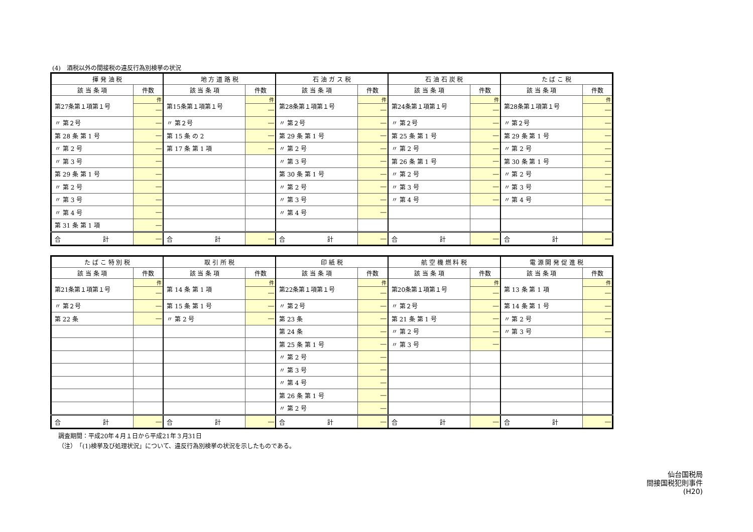(4)　酒税以外の間接税の違反行為別検挙の状況
| 揮 発 油 税 | | 地 方 道 路 税 | | 石 油 ガ ス 税 | | 石 油 石 炭 税 | | た ば こ 税 | |
| --- | --- | --- | --- | --- | --- | --- | --- | --- | --- |
| 該 当 条 項 | 件数 | 該 当 条 項 | 件数 | 該 当 条 項 | 件数 | 該 当 条 項 | 件数 | 該 当 条 項 | 件数 |
| 第27条第１項第１号 | 件 | 第15条第１項第１号 | 件 | 第28条第１項第１号 | 件 | 第24条第１項第１号 | 件 | 第28条第１項第１号 | 件 |
| | ― | | ― | | ― | | ― | | ― |
| 〃 第２号 | ― | 〃 第２号 | ― | 〃 第２号 | ― | 〃 第２号 | ― | 〃 第２号 | ― |
| 第 28 条 第 1 号 | ― | 第 15 条 の 2 | ― | 第 29 条 第 1 号 | ― | 第 25 条 第 1 号 | ― | 第 29 条 第 1 号 | ― |
| 〃 第 2 号 | ― | 第 17 条 第 1 項 | ― | 〃 第 2 号 | ― | 〃 第 2 号 | ― | 〃 第 2 号 | ― |
| 〃 第 3 号 | ― | | | 〃 第 3 号 | ― | 第 26 条 第 1 号 | ― | 第 30 条 第 1 号 | ― |
| 第 29 条 第 1 号 | ― | | | 第 30 条 第 1 号 | ― | 〃 第 2 号 | ― | 〃 第 2 号 | ― |
| 〃 第 2 号 | ― | | | 〃 第 2 号 | ― | 〃 第 3 号 | ― | 〃 第 3 号 | ― |
| 〃 第 3 号 | ― | | | 〃 第 3 号 | ― | 〃 第 4 号 | ― | 〃 第 4 号 | ― |
| 〃 第 4 号 | ― | | | 〃 第 4 号 | ― | | | | |
| 第 31 条 第 1 項 | ― | | | | | | | | |
| 合 計 | ― | 合 計 | ― | 合 計 | ― | 合 計 | ― | 合 計 | ― |
| た ば こ 特 別 税 | | 取 引 所 税 | | 印 紙 税 | | 航 空 機 燃 料 税 | | 電 源 開 発 促 進 税 | |
| --- | --- | --- | --- | --- | --- | --- | --- | --- | --- |
| 該 当 条 項 | 件数 | 該 当 条 項 | 件数 | 該 当 条 項 | 件数 | 該 当 条 項 | 件数 | 該 当 条 項 | 件数 |
| 第21条第１項第１号 | 件 | 第 14 条 第 1 項 | 件 | 第22条第１項第１号 | 件 | 第20条第１項第１号 | 件 | 第 13 条 第 1 項 | 件 |
| | ― | | ― | | ― | | ― | | ― |
| 〃 第２号 | ― | 第 15 条 第 1 号 | ― | 〃 第２号 | ― | 〃 第２号 | ― | 第 14 条 第 1 号 | ― |
| 第 22 条 | ― | 〃 第 2 号 | ― | 第 23 条 | ― | 第 21 条 第 1 号 | ― | 〃 第 2 号 | ― |
| | | | | 第 24 条 | ― | 〃 第 2 号 | ― | 〃 第 3 号 | ― |
| | | | | 第 25 条 第 1 号 | ― | 〃 第 3 号 | ― | | |
| | | | | 〃 第 2 号 | ― | | | | |
| | | | | 〃 第 3 号 | ― | | | | |
| | | | | 〃 第 4 号 | ― | | | | |
| | | | | 第 26 条 第 1 号 | ― | | | | |
| | | | | 〃 第 2 号 | ― | | | | |
| 合 計 | ― | 合 計 | ― | 合 計 | ― | 合 計 | ― | 合 計 | ― |
調査期間：平成20年４月１日から平成21年３月31日
（注）　「(1)検挙及び処理状況」について、違反行為別検挙の状況を示したものである。
仙台国税局
間接国税犯則事件
(H20)